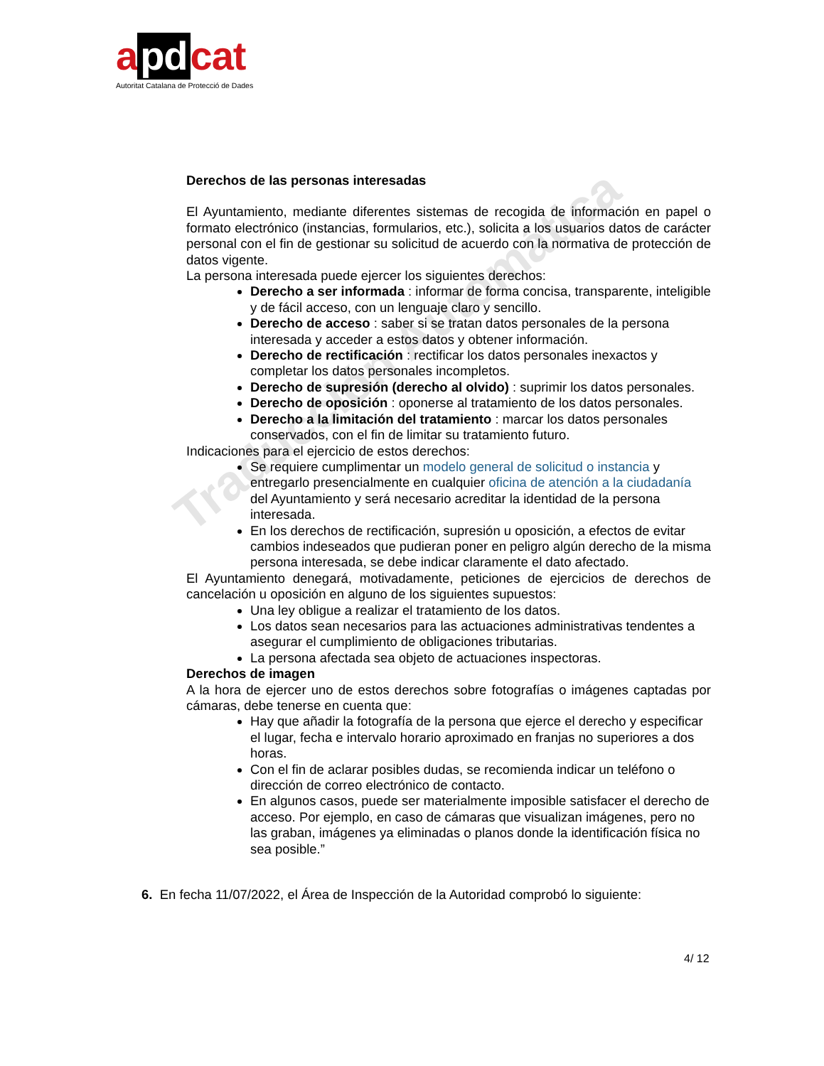a pd cat
Autoritat Catalana de Protecció de Dades
Traducción Automática
Derechos de las personas interesadas
El Ayuntamiento, mediante diferentes sistemas de recogida de información en papel o formato electrónico (instancias, formularios, etc.), solicita a los usuarios datos de carácter personal con el fin de gestionar su solicitud de acuerdo con la normativa de protección de datos vigente.
La persona interesada puede ejercer los siguientes derechos:
Derecho a ser informada : informar de forma concisa, transparente, inteligible y de fácil acceso, con un lenguaje claro y sencillo.
Derecho de acceso : saber si se tratan datos personales de la persona interesada y acceder a estos datos y obtener información.
Derecho de rectificación : rectificar los datos personales inexactos y completar los datos personales incompletos.
Derecho de supresión (derecho al olvido) : suprimir los datos personales.
Derecho de oposición : oponerse al tratamiento de los datos personales.
Derecho a la limitación del tratamiento : marcar los datos personales conservados, con el fin de limitar su tratamiento futuro.
Indicaciones para el ejercicio de estos derechos:
Se requiere cumplimentar un modelo general de solicitud o instancia y entregarlo presencialmente en cualquier oficina de atención a la ciudadanía del Ayuntamiento y será necesario acreditar la identidad de la persona interesada.
En los derechos de rectificación, supresión u oposición, a efectos de evitar cambios indeseados que pudieran poner en peligro algún derecho de la misma persona interesada, se debe indicar claramente el dato afectado.
El Ayuntamiento denegará, motivadamente, peticiones de ejercicios de derechos de cancelación u oposición en alguno de los siguientes supuestos:
Una ley obligue a realizar el tratamiento de los datos.
Los datos sean necesarios para las actuaciones administrativas tendentes a asegurar el cumplimiento de obligaciones tributarias.
La persona afectada sea objeto de actuaciones inspectoras.
Derechos de imagen
A la hora de ejercer uno de estos derechos sobre fotografías o imágenes captadas por cámaras, debe tenerse en cuenta que:
Hay que añadir la fotografía de la persona que ejerce el derecho y especificar el lugar, fecha e intervalo horario aproximado en franjas no superiores a dos horas.
Con el fin de aclarar posibles dudas, se recomienda indicar un teléfono o dirección de correo electrónico de contacto.
En algunos casos, puede ser materialmente imposible satisfacer el derecho de acceso. Por ejemplo, en caso de cámaras que visualizan imágenes, pero no las graban, imágenes ya eliminadas o planos donde la identificación física no sea posible.”
6. En fecha 11/07/2022, el Área de Inspección de la Autoridad comprobó lo siguiente:
4/ 12